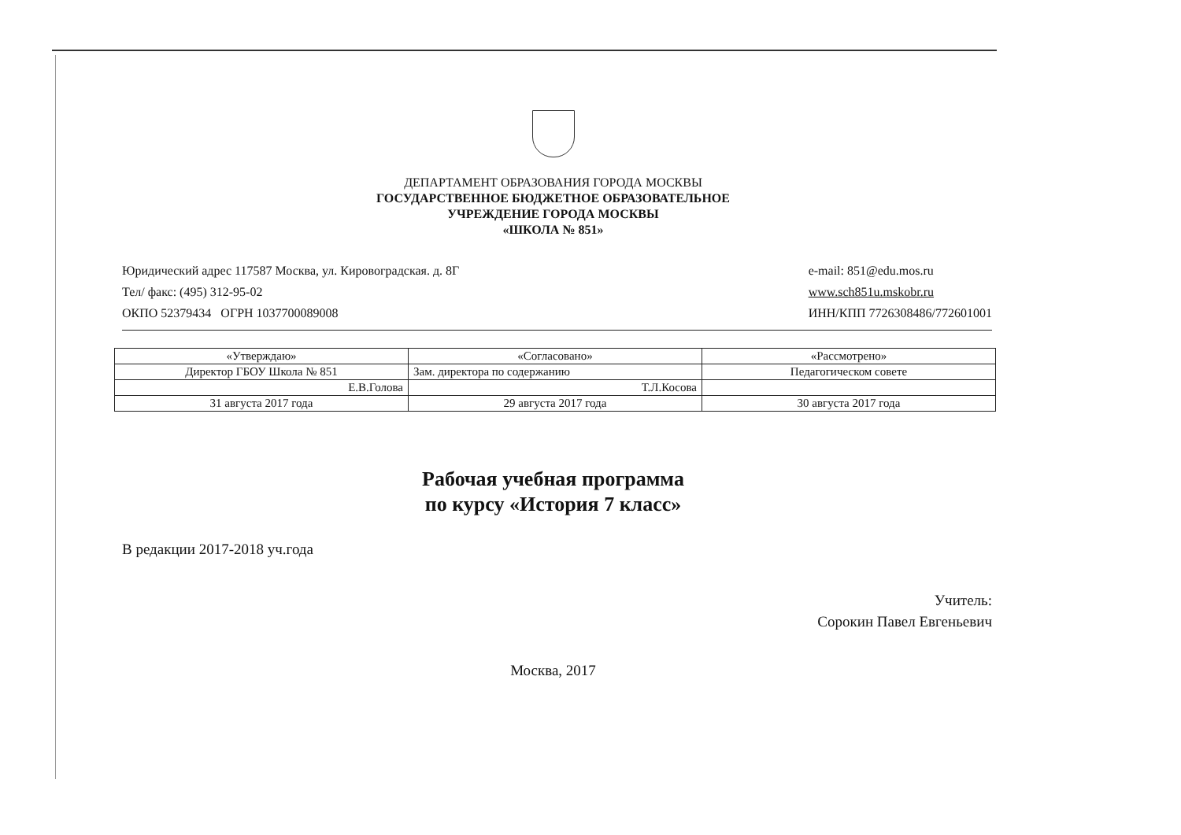ДЕПАРТАМЕНТ ОБРАЗОВАНИЯ ГОРОДА МОСКВЫ
ГОСУДАРСТВЕННОЕ БЮДЖЕТНОЕ ОБРАЗОВАТЕЛЬНОЕ
УЧРЕЖДЕНИЕ ГОРОДА МОСКВЫ
«ШКОЛА № 851»
Юридический адрес 117587 Москва, ул. Кировоградская. д. 8Г
Тел/ факс: (495) 312-95-02
ОКПО 52379434 ОГРН 1037700089008
e-mail: 851@edu.mos.ru
www.sch851u.mskobr.ru
ИНН/КПП 7726308486/772601001
| «Утверждаю» | «Согласовано» | «Рассмотрено» |
| Директор ГБОУ Школа № 851 | Зам. директора по содержанию | Педагогическом совете |
| Е.В.Голова | Т.Л.Косова | |
| 31 августа 2017 года | 29 августа 2017 года | 30 августа 2017 года |
Рабочая учебная программа
по курсу «История 7 класс»
В редакции 2017-2018 уч.года
Учитель:
Сорокин Павел Евгеньевич
Москва, 2017